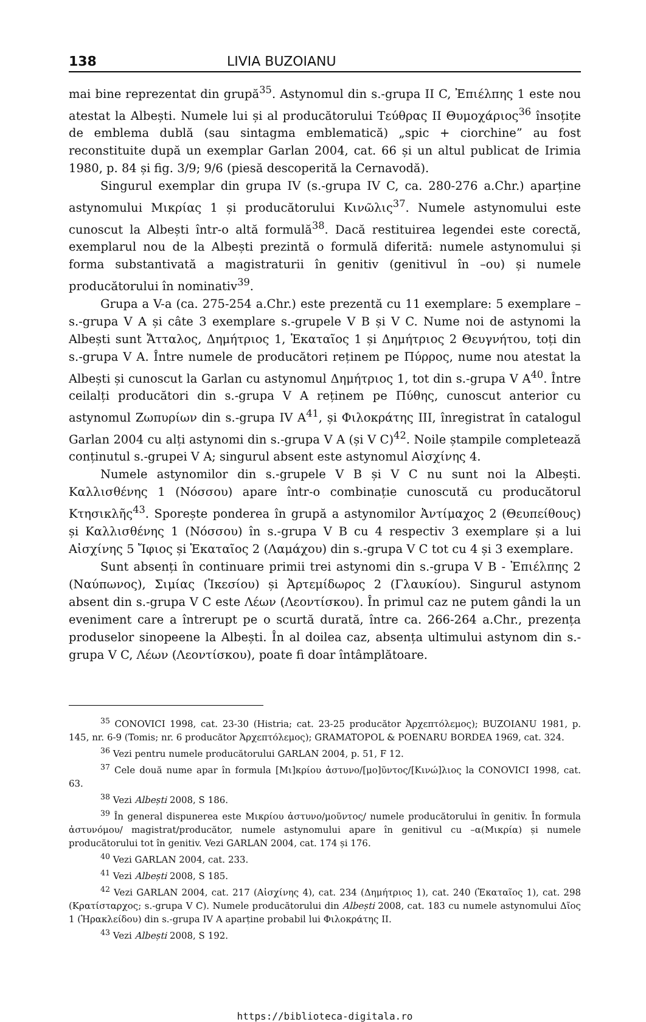138 LIVIA BUZOIANU
mai bine reprezentat din grupă<sup>35</sup>. Astynomul din s.-grupa II C, Ἐπιέλπης 1 este nou atestat la Albești. Numele lui și al producătorului Τεύθρας II Θυμοχάριος<sup>36</sup> însoțite de emblema dublă (sau sintagma emblematică) „spic + ciorchine” au fost reconstituite după un exemplar Garlan 2004, cat. 66 și un altul publicat de Irimia 1980, p. 84 și fig. 3/9; 9/6 (piesă descoperită la Cernavodă).
Singurul exemplar din grupa IV (s.-grupa IV C, ca. 280-276 a.Chr.) aparține astynomului Μικρίας 1 și producătorului Κινῶλις<sup>37</sup>. Numele astynomului este cunoscut la Albești într-o altă formulă<sup>38</sup>. Dacă restituirea legendei este corectă, exemplarul nou de la Albești prezintă o formulă diferită: numele astynomului și forma substantivată a magistraturii în genitiv (genitivul în –ου) și numele producătorului în nominativ<sup>39</sup>.
Grupa a V-a (ca. 275-254 a.Chr.) este prezentă cu 11 exemplare: 5 exemplare – s.-grupa V A și câte 3 exemplare s.-grupele V B și V C. Nume noi de astynomi la Albești sunt Ἄτταλος, Δημήτριος 1, Ἑκαταῖος 1 și Δημήτριος 2 Θευγνήτου, toți din s.-grupa V A. Între numele de producători reținem pe Πύρρος, nume nou atestat la Albești și cunoscut la Garlan cu astynomul Δημήτριος 1, tot din s.-grupa V A<sup>40</sup>. Între ceilalți producători din s.-grupa V A reținem pe Πύθης, cunoscut anterior cu astynomul Ζωπυρίων din s.-grupa IV A<sup>41</sup>, și Φιλοκράτης III, înregistrat în catalogul Garlan 2004 cu alți astynomi din s.-grupa V A (și V C)<sup>42</sup>. Noile ștampile completează conținutul s.-grupei V A; singurul absent este astynomul Αἰσχίνης 4.
Numele astynomilor din s.-grupele V B și V C nu sunt noi la Albești. Καλλισθένης 1 (Νόσσου) apare într-o combinație cunoscută cu producătorul Κτησικλῆς<sup>43</sup>. Sporește ponderea în grupă a astynomilor Ἀντίμαχος 2 (Θευπείθους) și Καλλισθένης 1 (Νόσσου) în s.-grupa V B cu 4 respectiv 3 exemplare și a lui Αἰσχίνης 5 Ἴφιος și Ἑκαταῖος 2 (Λαμάχου) din s.-grupa V C tot cu 4 și 3 exemplare.
Sunt absenți în continuare primii trei astynomi din s.-grupa V B - Ἐπιέλπης 2 (Ναύπωνος), Σιμίας (Ἱκεσίου) și Ἀρτεμίδωρος 2 (Γλαυκίου). Singurul astynom absent din s.-grupa V C este Λέων (Λεοντίσκου). În primul caz ne putem gândi la un eveniment care a întrerupt pe o scurtă durată, între ca. 266-264 a.Chr., prezența produselor sinopeene la Albești. În al doilea caz, absența ultimului astynom din s.-grupa V C, Λέων (Λεοντίσκου), poate fi doar întâmplătoare.
<sup>35</sup> CONOVICI 1998, cat. 23-30 (Histria; cat. 23-25 producător Ἀρχεπτόλεμος); BUZOIANU 1981, p. 145, nr. 6-9 (Tomis; nr. 6 producător Ἀρχεπτόλεμος); GRAMATOPOL & POENARU BORDEA 1969, cat. 324.
<sup>36</sup> Vezi pentru numele producătorului GARLAN 2004, p. 51, F 12.
<sup>37</sup> Cele două nume apar în formula [Μι]κρίου ἀστυνο/[μο]ῦντος/[Κινώ]λιος la CONOVICI 1998, cat. 63.
<sup>38</sup> Vezi Albești 2008, S 186.
<sup>39</sup> În general dispunerea este Μικρίου ἀστυνο/μοῦντος/ numele producătorului în genitiv. În formula ἀστυνόμου/ magistrat/producător, numele astynomului apare în genitivul cu –α(Μικρία) și numele producătorului tot în genitiv. Vezi GARLAN 2004, cat. 174 și 176.
<sup>40</sup> Vezi GARLAN 2004, cat. 233.
<sup>41</sup> Vezi Albești 2008, S 185.
<sup>42</sup> Vezi GARLAN 2004, cat. 217 (Αἰσχίνης 4), cat. 234 (Δημήτριος 1), cat. 240 (Ἑκαταῖος 1), cat. 298 (Κρατίσταρχος; s.-grupa V C). Numele producătorului din Albești 2008, cat. 183 cu numele astynomului Δῖος 1 (Ἡρακλείδου) din s.-grupa IV A aparține probabil lui Φιλοκράτης II.
<sup>43</sup> Vezi Albești 2008, S 192.
https://biblioteca-digitala.ro